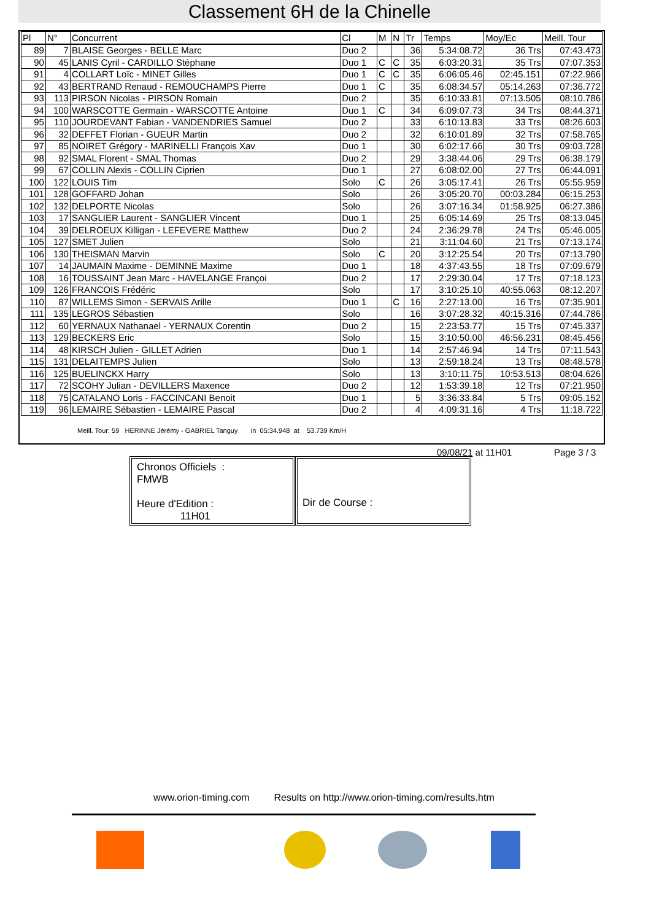Classement 6H de la Chinelle
| Pl | N° | Concurrent | Cl | M | N | Tr | Temps | Moy/Ec | Meill. Tour |
| --- | --- | --- | --- | --- | --- | --- | --- | --- | --- |
| 89 | 7 | BLAISE Georges - BELLE Marc | Duo 2 | | | 36 | 5:34:08.72 | 36 Trs | 07:43.473 |
| 90 | 45 | LANIS Cyril - CARDILLO Stéphane | Duo 1 | C | C | 35 | 6:03:20.31 | 35 Trs | 07:07.353 |
| 91 | 4 | COLLART Loïc - MINET Gilles | Duo 1 | C | C | 35 | 6:06:05.46 | 02:45.151 | 07:22.966 |
| 92 | 43 | BERTRAND Renaud - REMOUCHAMPS Pierre | Duo 1 | C | | 35 | 6:08:34.57 | 05:14.263 | 07:36.772 |
| 93 | 113 | PIRSON Nicolas - PIRSON Romain | Duo 2 | | | 35 | 6:10:33.81 | 07:13.505 | 08:10.786 |
| 94 | 100 | WARSCOTTE Germain - WARSCOTTE Antoine | Duo 1 | C | | 34 | 6:09:07.73 | 34 Trs | 08:44.371 |
| 95 | 110 | JOURDEVANT Fabian - VANDENDRIES Samuel | Duo 2 | | | 33 | 6:10:13.83 | 33 Trs | 08:26.603 |
| 96 | 32 | DEFFET Florian - GUEUR Martin | Duo 2 | | | 32 | 6:10:01.89 | 32 Trs | 07:58.765 |
| 97 | 85 | NOIRET Grégory - MARINELLI François Xav | Duo 1 | | | 30 | 6:02:17.66 | 30 Trs | 09:03.728 |
| 98 | 92 | SMAL Florent - SMAL Thomas | Duo 2 | | | 29 | 3:38:44.06 | 29 Trs | 06:38.179 |
| 99 | 67 | COLLIN Alexis - COLLIN Ciprien | Duo 1 | | | 27 | 6:08:02.00 | 27 Trs | 06:44.091 |
| 100 | 122 | LOUIS Tim | Solo | C | | 26 | 3:05:17.41 | 26 Trs | 05:55.959 |
| 101 | 128 | GOFFARD Johan | Solo | | | 26 | 3:05:20.70 | 00:03.284 | 06:15.253 |
| 102 | 132 | DELPORTE Nicolas | Solo | | | 26 | 3:07:16.34 | 01:58.925 | 06:27.386 |
| 103 | 17 | SANGLIER Laurent - SANGLIER Vincent | Duo 1 | | | 25 | 6:05:14.69 | 25 Trs | 08:13.045 |
| 104 | 39 | DELROEUX Killigan - LEFEVERE Matthew | Duo 2 | | | 24 | 2:36:29.78 | 24 Trs | 05:46.005 |
| 105 | 127 | SMET Julien | Solo | | | 21 | 3:11:04.60 | 21 Trs | 07:13.174 |
| 106 | 130 | THEISMAN Marvin | Solo | C | | 20 | 3:12:25.54 | 20 Trs | 07:13.790 |
| 107 | 14 | JAUMAIN Maxime - DEMINNE Maxime | Duo 1 | | | 18 | 4:37:43.55 | 18 Trs | 07:09.679 |
| 108 | 16 | TOUSSAINT Jean Marc - HAVELANGE Françoi | Duo 2 | | | 17 | 2:29:30.04 | 17 Trs | 07:18.123 |
| 109 | 126 | FRANCOIS Frédéric | Solo | | | 17 | 3:10:25.10 | 40:55.063 | 08:12.207 |
| 110 | 87 | WILLEMS Simon - SERVAIS Arille | Duo 1 | | C | 16 | 2:27:13.00 | 16 Trs | 07:35.901 |
| 111 | 135 | LEGROS Sébastien | Solo | | | 16 | 3:07:28.32 | 40:15.316 | 07:44.786 |
| 112 | 60 | YERNAUX Nathanael - YERNAUX Corentin | Duo 2 | | | 15 | 2:23:53.77 | 15 Trs | 07:45.337 |
| 113 | 129 | BECKERS Eric | Solo | | | 15 | 3:10:50.00 | 46:56.231 | 08:45.456 |
| 114 | 48 | KIRSCH Julien - GILLET Adrien | Duo 1 | | | 14 | 2:57:46.94 | 14 Trs | 07:11.543 |
| 115 | 131 | DELAITEMPS Julien | Solo | | | 13 | 2:59:18.24 | 13 Trs | 08:48.578 |
| 116 | 125 | BUELINCKX Harry | Solo | | | 13 | 3:10:11.75 | 10:53.513 | 08:04.626 |
| 117 | 72 | SCOHY Julian - DEVILLERS Maxence | Duo 2 | | | 12 | 1:53:39.18 | 12 Trs | 07:21.950 |
| 118 | 75 | CATALANO Loris - FACCINCANI Benoit | Duo 1 | | | 5 | 3:36:33.84 | 5 Trs | 09:05.152 |
| 119 | 96 | LEMAIRE Sébastien - LEMAIRE Pascal | Duo 2 | | | 4 | 4:09:31.16 | 4 Trs | 11:18.722 |
Meill. Tour: 59 HERINNE Jérémy - GABRIEL Tanguy in 05:34.948 at 53.739 Km/H
09/08/21 at 11H01 Page 3 / 3
Chronos Officiels :
FMWB
Heure d'Edition :
11H01
Dir de Course :
www.orion-timing.com Results on http://www.orion-timing.com/results.htm